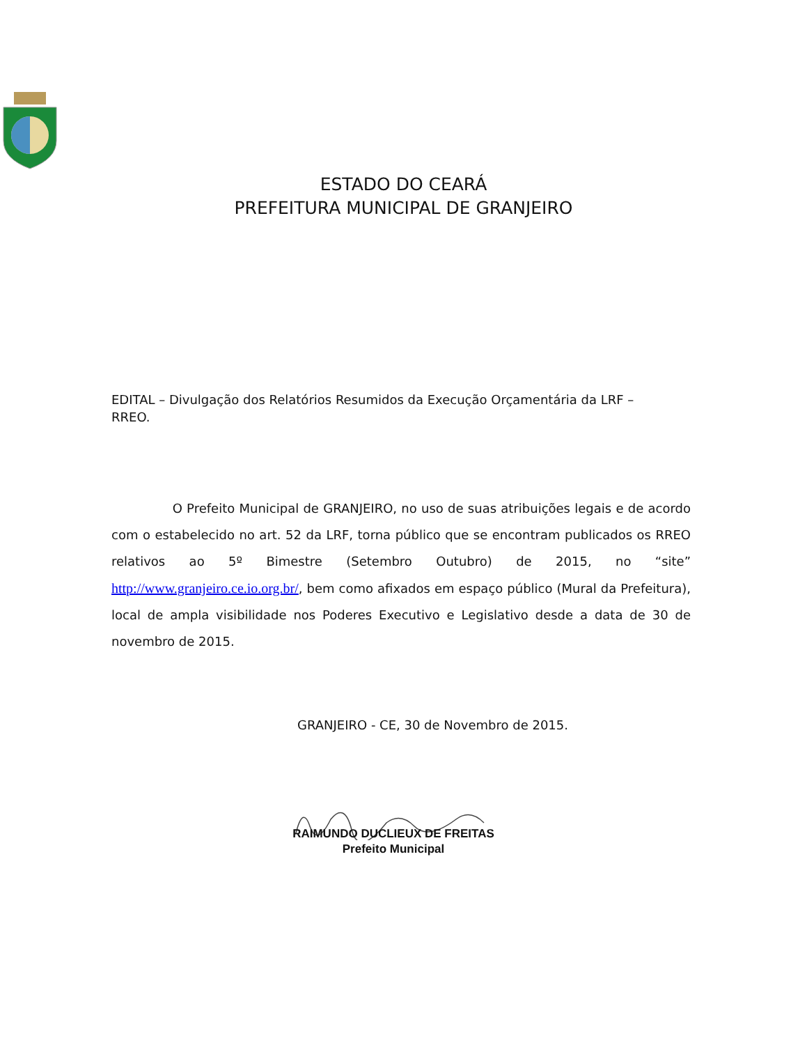ESTADO DO CEARÁ
PREFEITURA MUNICIPAL DE GRANJEIRO
EDITAL – Divulgação dos Relatórios Resumidos da Execução Orçamentária da LRF – RREO.
O Prefeito Municipal de GRANJEIRO, no uso de suas atribuições legais e de acordo com o estabelecido no art. 52 da LRF, torna público que se encontram publicados os RREO relativos ao 5º Bimestre (Setembro Outubro) de 2015, no “site” http://www.granjeiro.ce.io.org.br/, bem como afixados em espaço público (Mural da Prefeitura), local de ampla visibilidade nos Poderes Executivo e Legislativo desde a data de 30 de novembro de 2015.
GRANJEIRO - CE, 30 de Novembro de 2015.
RAIMUNDO DUCLIEUX DE FREITAS
Prefeito Municipal